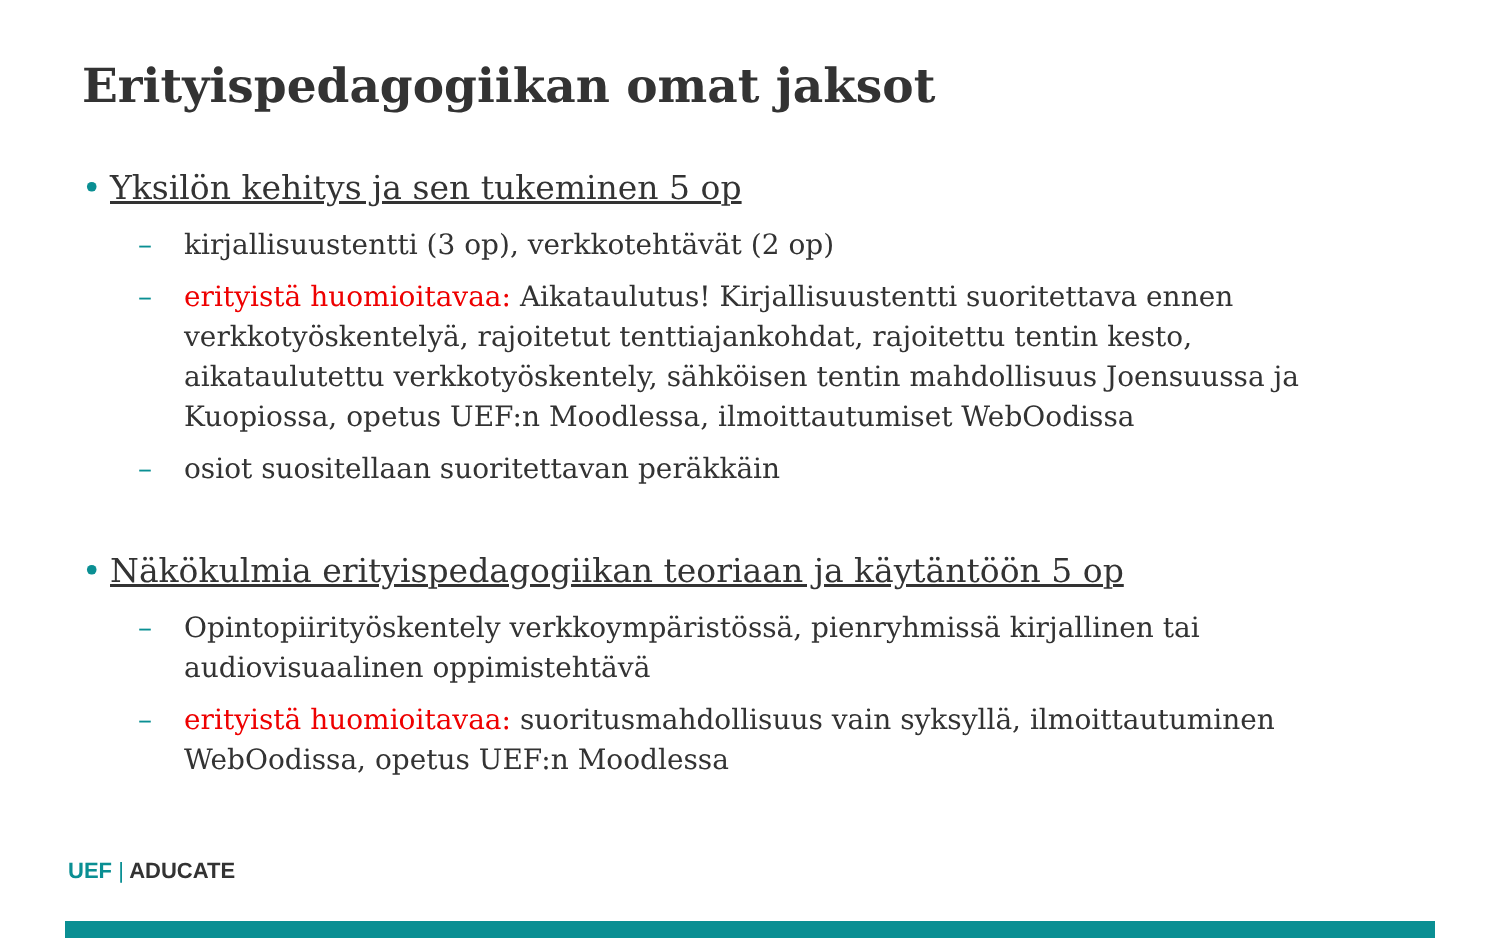Erityispedagogiikan omat jaksot
• Yksilön kehitys ja sen tukeminen 5 op
– kirjallisuustentti (3 op), verkkotehtävät (2 op)
– erityistä huomioitavaa: Aikataulutus! Kirjallisuustentti suoritettava ennen verkkotyöskentelyä, rajoitetut tenttiajankohdat, rajoitettu tentin kesto, aikataulutettu verkkotyöskentely, sähköisen tentin mahdollisuus Joensuussa ja Kuopiossa, opetus UEF:n Moodlessa, ilmoittautumiset WebOodissa
– osiot suositellaan suoritettavan peräkkäin
• Näkökulmia erityispedagogiikan teoriaan ja käytäntöön 5 op
– Opintopiirityöskentely verkkoympäristössä, pienryhmissä kirjallinen tai audiovisuaalinen oppimistehtävä
– erityistä huomioitavaa: suoritusmahdollisuus vain syksyllä, ilmoittautuminen WebOodissa, opetus UEF:n Moodlessa
UEF | ADUCATE